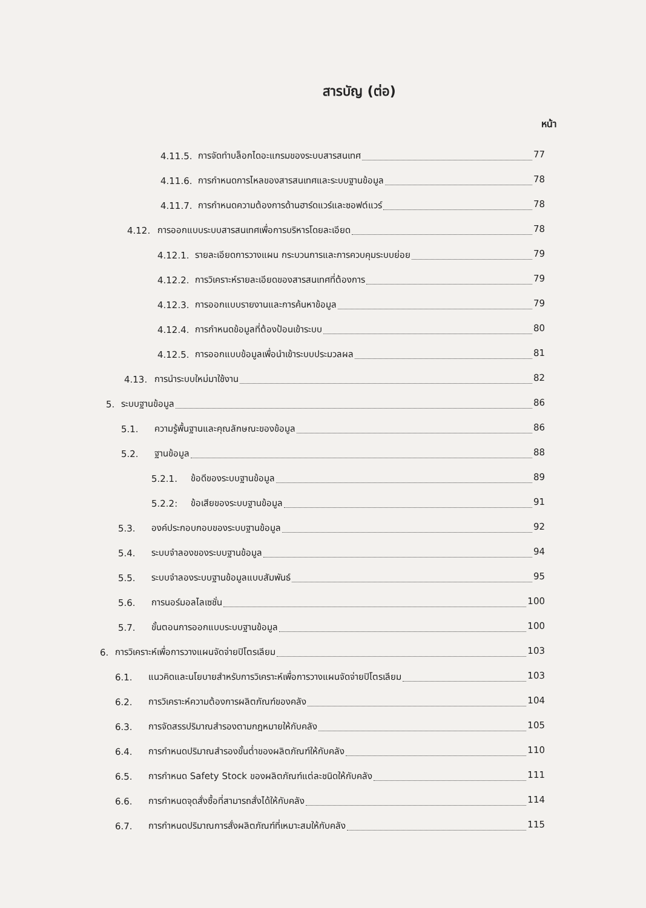สารบัญ (ต่อ)
หน้า
4.11.5.
การจัดทำบล็อกไดอะแกรมของระบบสารสนเทศ 77
4.11.6.
การกำหนดการไหลของสารสนเทศและระบบฐานข้อมูล 78
4.11.7.
การกำหนดความต้องการด้านฮาร์ดแวร์และซอฟต์แวร์ 78
4.12.
การออกแบบระบบสารสนเทศเพื่อการบริหารโดยละเอียด 78
4.12.1.
รายละเอียดการวางแผน กระบวนการและการควบคุมระบบย่อย 79
4.12.2.
การวิเคราะห์รายละเอียดของสารสนเทศที่ต้องการ 79
4.12.3.
การออกแบบรายงานและการค้นหาข้อมูล 79
4.12.4.
การกำหนดข้อมูลที่ต้องป้อนเข้าระบบ 80
4.12.5.
การออกแบบข้อมูลเพื่อนำเข้าระบบประมวลผล 81
4.13. การนำระบบใหม่มาใช้งาน 82
5. ระบบฐานข้อมูล 86
5.1.
ความรู้พื้นฐานและคุณลักษณะของข้อมูล 86
5.2. ฐานข้อมูล 88
5.2.1. ข้อดีของระบบฐานข้อมูล 89
5.2.2: ข้อเสียของระบบฐานข้อมูล 91
5.3.
องค์ประกอบกอบของระบบฐานข้อมูล 92
5.4. ระบบจำลองของระบบฐานข้อมูล 94
5.5.
ระบบจำลองระบบฐานข้อมูลแบบสัมพันธ์ 95
5.6. การนอร์มอลไลเซชั่น 100
5.7.
ขั้นตอนการออกแบบระบบฐานข้อมูล 100
6.
การวิเคราะห์เพื่อการวางแผนจัดจ่ายปิโตรเลียม 103
6.1.
แนวคิดและนโยบายสำหรับการวิเคราะห์เพื่อการวางแผนจัดจ่ายปิโตรเลียม 103
6.2.
การวิเคราะห์ความต้องการผลิตภัณฑ์ของคลัง 104
6.3.
การจัดสรรปริมาณสำรองตามกฎหมายให้กับคลัง 105
6.4.
การกำหนดปริมาณสำรองขั้นต่ำของผลิตภัณฑ์ให้กับคลัง 110
6.5.
การกำหนด Safety Stock ของผลิตภัณฑ์แต่ละชนิดให้กับคลัง 111
6.6.
การกำหนดจุดสั่งซื้อที่สามารถสั่งได้ให้กับคลัง 114
6.7.
การกำหนดปริมาณการสั่งผลิตภัณฑ์ที่เหมาะสมให้กับคลัง 115